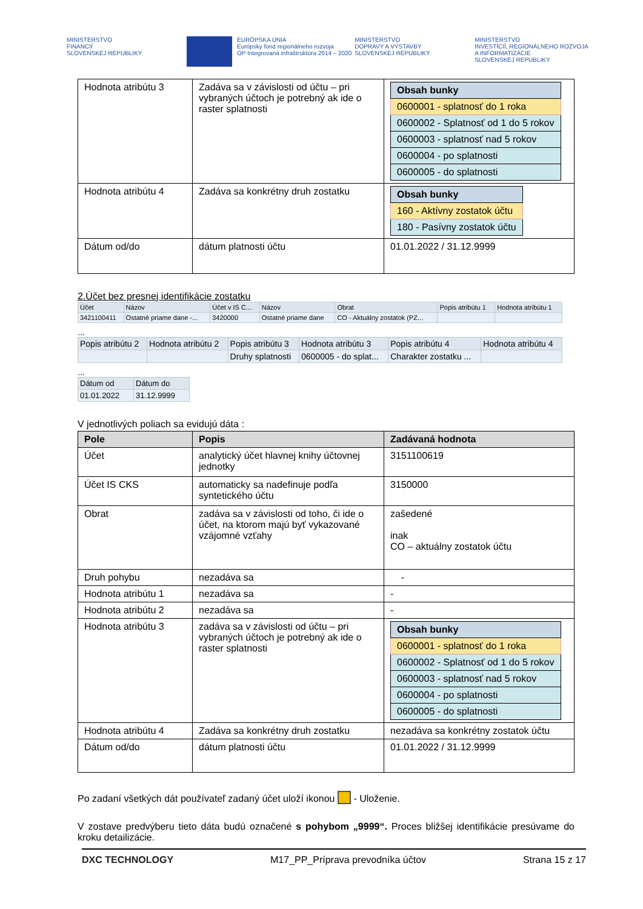MINISTERSTVO
FINANCIÍ
SLOVENSKEJ REPUBLIKY
EURÓPSKA ÚNIA
Európsky fond regionálneho rozvoja
OP Integrovaná infraštruktúra 2014 – 2020
MINISTERSTVO
DOPRAVY A VÝSTAVBY
SLOVENSKEJ REPUBLIKY
MINISTERSTVO
INVESTÍCIÍ, REGIONÁLNEHO ROZVOJA
A INFORMATIZÁCIE
SLOVENSKEJ REPUBLIKY
| Hodnota atribútu 3 | Zadáva sa v závislosti od účtu – pri vybraných účtoch je potrebný ak ide o raster splatnosti | / Obsah bunky / / 0600001 - splatnosť do 1 roka / / 0600002 - Splatnosť od 1 do 5 rokov / / 0600003 - splatnosť nad 5 rokov / / 0600004 - po splatnosti / / 0600005 - do splatnosti / |
| Hodnota atribútu 4 | Zadáva sa konkrétny druh zostatku | / Obsah bunky / / 160 - Aktívny zostatok účtu / / 180 - Pasívny zostatok účtu / |
| Dátum od/do | dátum platnosti účtu | 01.01.2022 / 31.12.9999 |
2.Účet bez presnej identifikácie zostatku
| Účet | Názov | Účet v IS C... | Názov | Obrat | Popis atribútu 1 | Hodnota atribútu 1 |
| --- | --- | --- | --- | --- | --- | --- |
| 3421100411 | Ostatné priame dane -... | 3420000 | Ostatné priame dane | CO - Aktuálny zostatok (PZ... | | |
...
| Popis atribútu 2 | Hodnota atribútu 2 | Popis atribútu 3 | Hodnota atribútu 3 | Popis atribútu 4 | Hodnota atribútu 4 |
| --- | --- | --- | --- | --- | --- |
| | | Druhy splatnosti | 0600005 - do splat... | Charakter zostatku ... | |
...
| Dátum od | Dátum do |
| --- | --- |
| 01.01.2022 | 31.12.9999 |
V jednotlivých poliach sa evidujú dáta :
| Pole | Popis | Zadávaná hodnota |
| --- | --- | --- |
| Účet | analytický účet hlavnej knihy účtovnej jednotky | 3151100619 |
| Účet IS CKS | automaticky sa nadefinuje podľa syntetického účtu | 3150000 |
| Obrat | zadáva sa v závislosti od toho, či ide o účet, na ktorom majú byť vykazované vzájomné vzťahy | zašedené inak CO – aktuálny zostatok účtu |
| Druh pohybu | nezadáva sa | - |
| Hodnota atribútu 1 | nezadáva sa | - |
| Hodnota atribútu 2 | nezadáva sa | - |
| Hodnota atribútu 3 | zadáva sa v závislosti od účtu – pri vybraných účtoch je potrebný ak ide o raster splatnosti | / Obsah bunky / / 0600001 - splatnosť do 1 roka / / 0600002 - Splatnosť od 1 do 5 rokov / / 0600003 - splatnosť nad 5 rokov / / 0600004 - po splatnosti / / 0600005 - do splatnosti / |
| Hodnota atribútu 4 | Zadáva sa konkrétny druh zostatku | nezadáva sa konkrétny zostatok účtu |
| Dátum od/do | dátum platnosti účtu | 01.01.2022 / 31.12.9999 |
Po zadaní všetkých dát používateľ zadaný účet uloží ikonou - Uloženie.
V zostave predvýberu tieto dáta budú označené s pohybom „9999“. Proces bližšej identifikácie presúvame do kroku detailizácie.
DXC TECHNOLOGY M17_PP_Príprava prevodníka účtov Strana 15 z 17